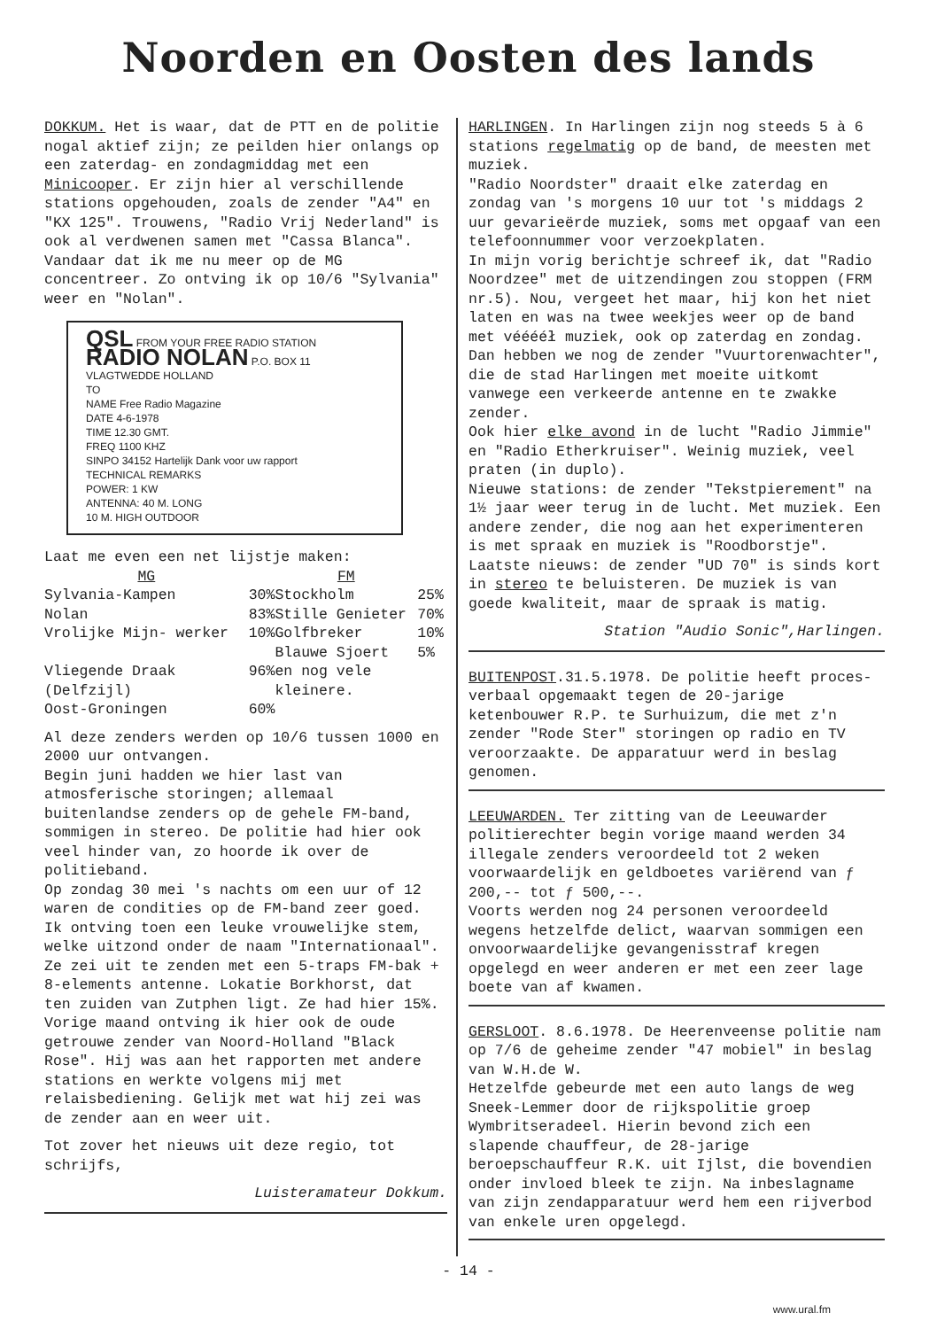Noorden en Oosten des lands
DOKKUM. Het is waar, dat de PTT en de politie nogal aktief zijn; ze peilden hier onlangs op een zaterdag- en zondagmiddag met een Minicooper. Er zijn hier al verschillende stations opgehouden, zoals de zender "A4" en "KX 125". Trouwens, "Radio Vrij Nederland" is ook al verdwenen samen met "Cassa Blanca".
Vandaar dat ik me nu meer op de MG concentreer. Zo ontving ik op 10/6 "Sylvania" weer en "Nolan".
QSL FROM YOUR FREE RADIO STATION
RADIO NOLAN P.O. BOX 11 VLAGTWEDDE HOLLAND
TO
NAME Free Radio Magazine
DATE 4-6-1978
TIME 12.30 GMT.
FREQ 1100 KHZ
SINPO 34152 Hartelijk Dank voor uw rapport
TECHNICAL REMARKS
POWER: 1 KW
ANTENNA: 40 M. LONG
10 M. HIGH OUTDOOR
Laat me even een net lijstje maken:
| MG | | FM | |
| --- | --- | --- | --- |
| Sylvania-Kampen | 30% | Stockholm | 25% |
| Nolan | 83% | Stille Genieter | 70% |
| Vrolijke Mijn- werker | 10% | Golfbreker | 10% |
| | | Blauwe Sjoert | 5% |
| Vliegende Draak (Delfzijl) | 96% | en nog vele kleinere. | |
| Oost-Groningen | 60% | | |
Al deze zenders werden op 10/6 tussen 1000 en 2000 uur ontvangen.
Begin juni hadden we hier last van atmosferische storingen; allemaal buitenlandse zenders op de gehele FM-band, sommigen in stereo. De politie had hier ook veel hinder van, zo hoorde ik over de politieband.
Op zondag 30 mei 's nachts om een uur of 12 waren de condities op de FM-band zeer goed. Ik ontving toen een leuke vrouwelijke stem, welke uitzond onder de naam "Internationaal". Ze zei uit te zenden met een 5-traps FM-bak + 8-elements antenne. Lokatie Borkhorst, dat ten zuiden van Zutphen ligt. Ze had hier 15%.
Vorige maand ontving ik hier ook de oude getrouwe zender van Noord-Holland "Black Rose". Hij was aan het rapporten met andere stations en werkte volgens mij met relaisbediening. Gelijk met wat hij zei was de zender aan en weer uit.
Tot zover het nieuws uit deze regio, tot schrijfs,
Luisteramateur Dokkum.
HARLINGEN. In Harlingen zijn nog steeds 5 à 6 stations regelmatig op de band, de meesten met muziek.
"Radio Noordster" draait elke zaterdag en zondag van 's morgens 10 uur tot 's middags 2 uur gevarieërde muziek, soms met opgaaf van een telefoonnummer voor verzoekplaten.
In mijn vorig berichtje schreef ik, dat "Radio Noordzee" met de uitzendingen zou stoppen (FRM nr.5). Nou, vergeet het maar, hij kon het niet laten en was na twee weekjes weer op de band met vééééł muziek, ook op zaterdag en zondag. Dan hebben we nog de zender "Vuurtorenwachter", die de stad Harlingen met moeite uitkomt vanwege een verkeerde antenne en te zwakke zender.
Ook hier elke avond in de lucht "Radio Jimmie" en "Radio Etherkruiser". Weinig muziek, veel praten (in duplo).
Nieuwe stations: de zender "Tekstpierement" na 1½ jaar weer terug in de lucht. Met muziek. Een andere zender, die nog aan het experimenteren is met spraak en muziek is "Roodborstje".
Laatste nieuws: de zender "UD 70" is sinds kort in stereo te beluisteren. De muziek is van goede kwaliteit, maar de spraak is matig.
Station "Audio Sonic",Harlingen.
BUITENPOST.31.5.1978. De politie heeft proces-verbaal opgemaakt tegen de 20-jarige ketenbouwer R.P. te Surhuizum, die met z'n zender "Rode Ster" storingen op radio en TV veroorzaakte. De apparatuur werd in beslag genomen.
LEEUWARDEN. Ter zitting van de Leeuwarder politierechter begin vorige maand werden 34 illegale zenders veroordeeld tot 2 weken voorwaardelijk en geldboetes variërend van ƒ 200,-- tot ƒ 500,--.
Voorts werden nog 24 personen veroordeeld wegens hetzelfde delict, waarvan sommigen een onvoorwaardelijke gevangenisstraf kregen opgelegd en weer anderen er met een zeer lage boete van af kwamen.
GERSLOOT. 8.6.1978. De Heerenveense politie nam op 7/6 de geheime zender "47 mobiel" in beslag van W.H.de W.
Hetzelfde gebeurde met een auto langs de weg Sneek-Lemmer door de rijkspolitie groep Wymbritseradeel. Hierin bevond zich een slapende chauffeur, de 28-jarige beroepschauffeur R.K. uit Ijlst, die bovendien onder invloed bleek te zijn. Na inbeslagname van zijn zendapparatuur werd hem een rijverbod van enkele uren opgelegd.
- 14 -
www.ural.fm